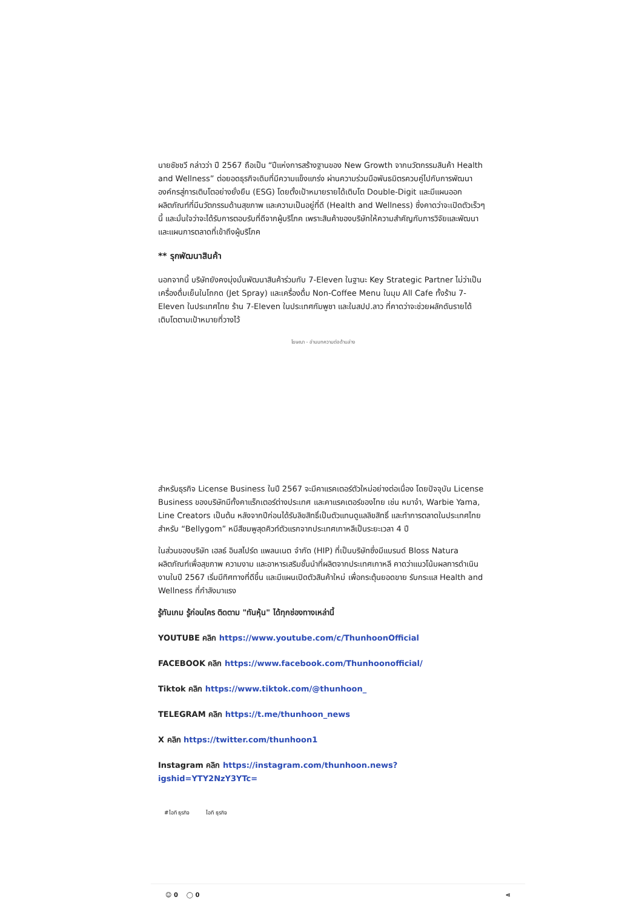นายชัชชวี กล่าวว่า ปี 2567 ถือเป็น “ปีแห่งการสร้างฐานของ New Growth จากนวัตกรรมสินค้า Health and Wellness” ต่อยอดธุรกิจเดิมที่มีความแข็งแกร่ง ผ่านความร่วมมือพันธมิตรควบคู่ไปกับการพัฒนาองค์กรสู่การเติบโตอย่างยั่งยืน (ESG) โดยตั้งเป้าหมายรายได้เติบโต Double-Digit และมีแผนออกผลิตภัณฑ์ที่มีนวัตกรรมด้านสุขภาพ และความเป็นอยู่ที่ดี (Health and Wellness) ซึ่งคาดว่าจะเปิดตัวเร็วๆ นี้ และมั่นใจว่าจะได้รับการตอบรับที่ดีจากผู้บริโภค เพราะสินค้าของบริษัทให้ความสำคัญกับการวิจัยและพัฒนา และแผนการตลาดที่เข้าถึงผู้บริโภค
** รุกพัฒนาสินค้า
นอกจากนี้ บริษัทยังคงมุ่งมั่นพัฒนาสินค้าร่วมกับ 7-Eleven ในฐานะ Key Strategic Partner ไม่ว่าเป็นเครื่องดื่มเย็นในโถกด (Jet Spray) และเครื่องดื่ม Non-Coffee Menu ในมุม All Cafe ทั้งร้าน 7-Eleven ในประเทศไทย ร้าน 7-Eleven ในประเทศกัมพูชา และในสปป.ลาว ที่คาดว่าจะช่วยผลักดันรายได้เติบโตตามเป้าหมายที่วางไว้
โฆษณา - อ่านบทความต่อด้านล่าง
สำหรับธุรกิจ License Business ในปี 2567 จะมีคาแรคเตอร์ตัวใหม่อย่างต่อเนื่อง โดยปัจจุบัน License Business ของบริษัทมีทั้งคาแร็กเตอร์ต่างประเทศ และคาแรคเตอร์ของไทย เช่น หมาจ๋า, Warbie Yama, Line Creators เป็นต้น หลังจากปีก่อนได้รับลิขสิทธิ์เป็นตัวแทนดูแลลิขสิทธิ์ และทำการตลาดในประเทศไทย สำหรับ “Bellygom” หมีสีชมพูสุดคิวท์ตัวแรกจากประเทศเกาหลีเป็นระยะเวลา 4 ปี
ในส่วนของบริษัท เฮลธ์ อินสไปร์ด แพลนเนต จำกัด (HIP) ที่เป็นบริษัทซึ่งมีแบรนด์ Bloss Natura ผลิตภัณฑ์เพื่อสุขภาพ ความงาม และอาหารเสริมชั้นนำที่ผลิตจากประเทศเกาหลี คาดว่าแนวโน้มผลการดำเนินงานในปี 2567 เริ่มมีทิศทางที่ดีขึ้น และมีแผนเปิดตัวสินค้าใหม่ เพื่อกระตุ้นยอดขาย รับกระแส Health and Wellness ที่กำลังมาแรง
รู้ทันเกม รู้ก่อนใคร ติดตาม "ทันหุ้น" ได้ทุกช่องทางเหล่านี้
YOUTUBE คลิก https://www.youtube.com/c/ThunhoonOfficial
FACEBOOK คลิก https://www.facebook.com/Thunhoonofficial/
Tiktok คลิก https://www.tiktok.com/@thunhoon_
TELEGRAM คลิก https://t.me/thunhoon_news
X คลิก https://twitter.com/thunhoon1
Instagram คลิก https://instagram.com/thunhoon.news?igshid=YTY2NzY3YTc=
#ไอที ธุรกิจ ไอที ธุรกิจ
☺ 0 ◯ 0 ⋖